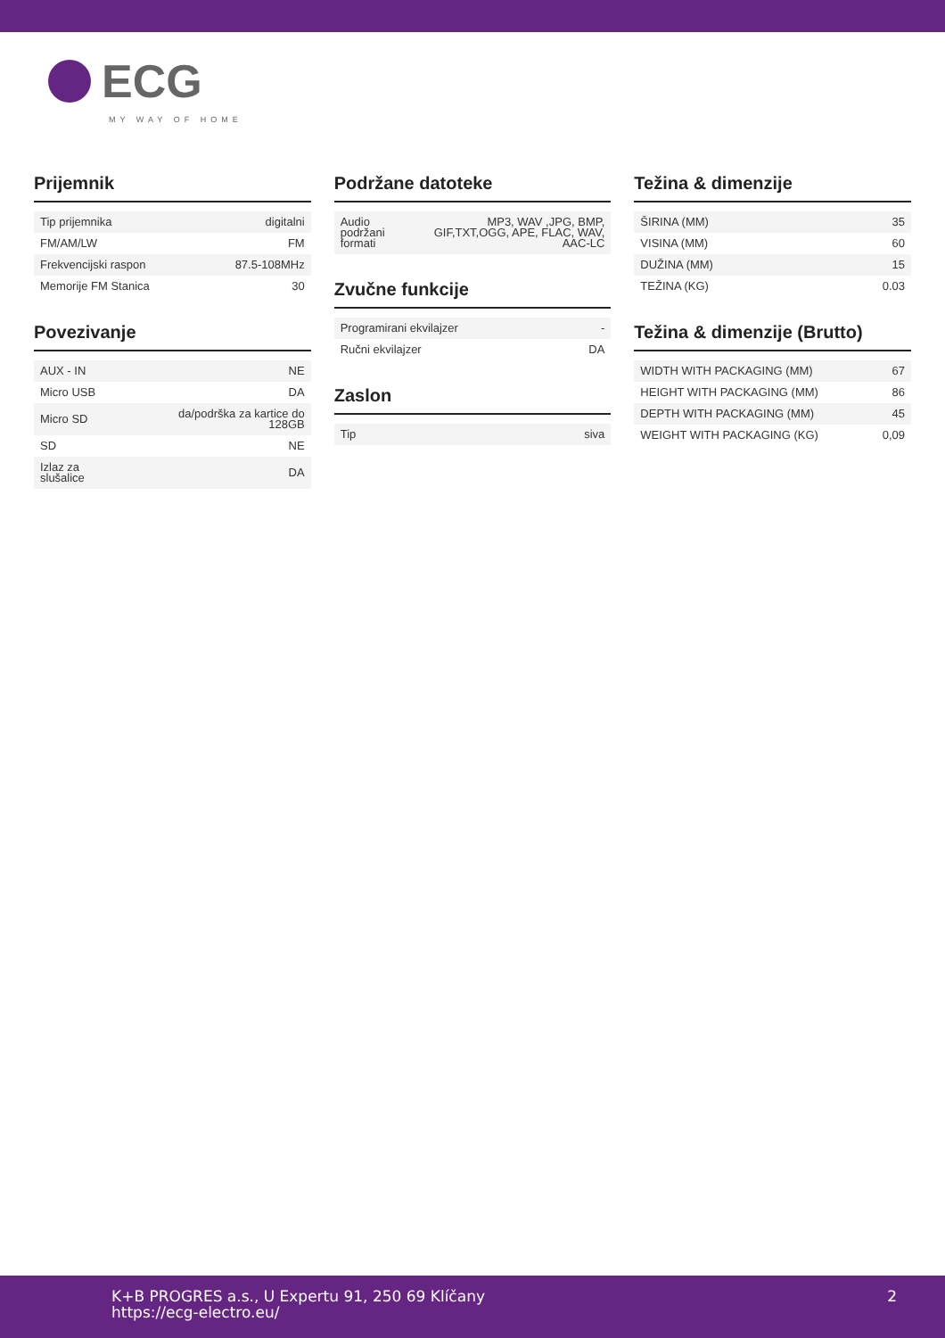ECG
MY WAY OF HOME
Prijemnik
| Tip prijemnika | digitalni |
| FM/AM/LW | FM |
| Frekvencijski raspon | 87.5-108MHz |
| Memorije FM Stanica | 30 |
Povezivanje
| AUX - IN | NE |
| Micro USB | DA |
| Micro SD | da/podrška za kartice do 128GB |
| SD | NE |
| Izlaz za slušalice | DA |
Podržane datoteke
| Audio podržani formati | MP3, WAV ,JPG, BMP, GIF,TXT,OGG, APE, FLAC, WAV, AAC-LC |
Zvučne funkcije
| Programirani ekvilajzer | - |
| Ručni ekvilajzer | DA |
Zaslon
| Tip | siva |
Težina & dimenzije
| ŠIRINA (MM) | 35 |
| VISINA (MM) | 60 |
| DUŽINA (MM) | 15 |
| TEŽINA (KG) | 0.03 |
Težina & dimenzije (Brutto)
| WIDTH WITH PACKAGING (MM) | 67 |
| HEIGHT WITH PACKAGING (MM) | 86 |
| DEPTH WITH PACKAGING (MM) | 45 |
| WEIGHT WITH PACKAGING (KG) | 0,09 |
K+B PROGRES a.s., U Expertu 91, 250 69 Klíčany
https://ecg-electro.eu/
2